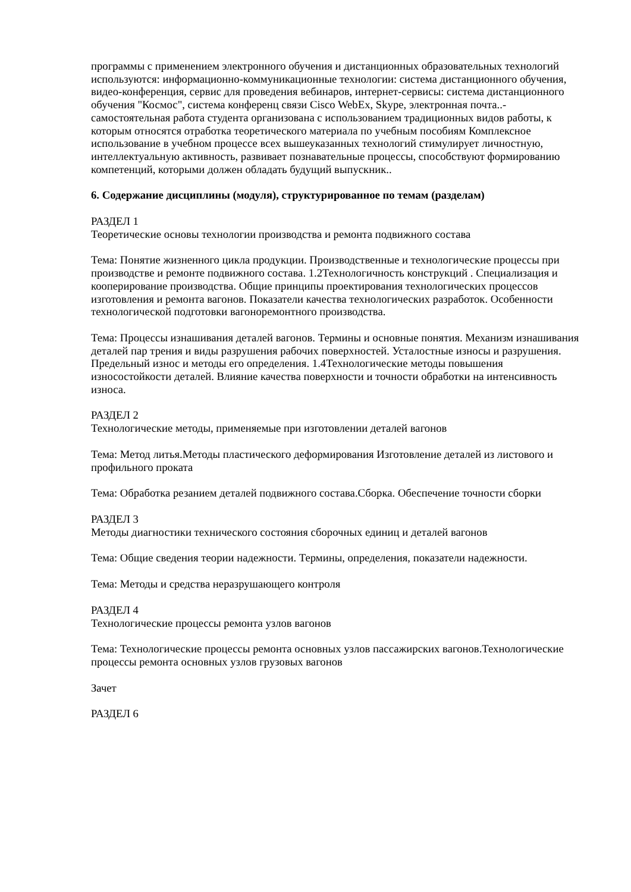программы с применением электронного обучения и дистанционных образовательных технологий используются: информационно-коммуникационные технологии: система дистанционного обучения, видео-конференция, сервис для проведения вебинаров, интернет-сервисы: система дистанционного обучения "Космос", система конференц связи Cisco WebEx, Skype, электронная почта..- самостоятельная работа студента организована с использованием традиционных видов работы, к которым относятся отработка теоретического материала по учебным пособиям Комплексное использование в учебном процессе всех вышеуказанных технологий стимулирует личностную, интеллектуальную активность, развивает познавательные процессы, способствуют формированию компетенций, которыми должен обладать будущий выпускник..
6. Содержание дисциплины (модуля), структурированное по темам (разделам)
РАЗДЕЛ 1
Теоретические основы технологии производства и ремонта подвижного состава
Тема: Понятие жизненного цикла продукции. Производственные и технологические процессы при производстве и ремонте подвижного состава. 1.2Технологичность конструкций . Специализация и кооперирование производства. Общие принципы проектирования технологических процессов изготовления и ремонта вагонов. Показатели качества технологических разработок. Особенности технологической подготовки вагоноремонтного производства.
Тема: Процессы изнашивания деталей вагонов. Термины и основные понятия. Механизм изнашивания деталей пар трения и виды разрушения рабочих поверхностей. Усталостные износы и разрушения. Предельный износ и методы его определения. 1.4Технологические методы повышения износостойкости деталей. Влияние качества поверхности и точности обработки на интенсивность износа.
РАЗДЕЛ 2
Технологические методы, применяемые при изготовлении деталей вагонов
Тема: Метод литья.Методы пластического деформирования Изготовление деталей из листового и профильного проката
Тема: Обработка резанием деталей подвижного состава.Сборка. Обеспечение точности сборки
РАЗДЕЛ 3
Методы диагностики технического состояния сборочных единиц и деталей вагонов
Тема: Общие сведения теории надежности. Термины, определения, показатели надежности.
Тема: Методы и средства неразрушающего контроля
РАЗДЕЛ 4
Технологические процессы ремонта узлов вагонов
Тема: Технологические процессы ремонта основных узлов пассажирских вагонов.Технологические процессы ремонта основных узлов грузовых вагонов
Зачет
РАЗДЕЛ 6